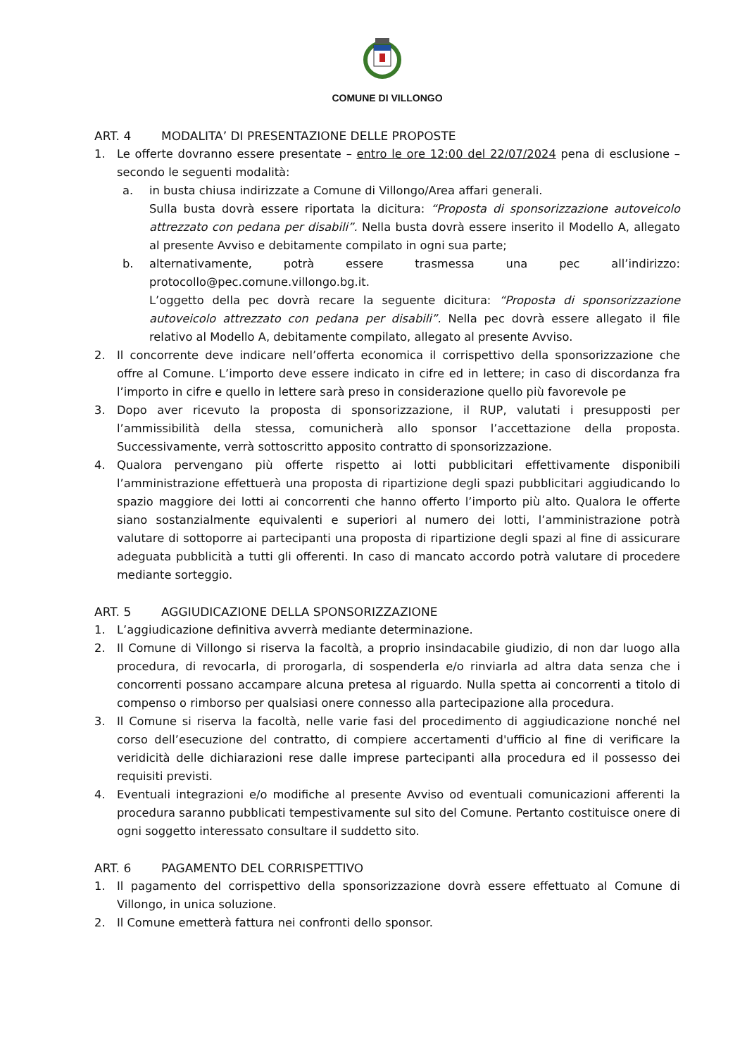COMUNE DI VILLONGO
ART. 4 MODALITA’ DI PRESENTAZIONE DELLE PROPOSTE
1. Le offerte dovranno essere presentate – entro le ore 12:00 del 22/07/2024 pena di esclusione – secondo le seguenti modalità:
a. in busta chiusa indirizzate a Comune di Villongo/Area affari generali.
Sulla busta dovrà essere riportata la dicitura: “Proposta di sponsorizzazione autoveicolo attrezzato con pedana per disabili”. Nella busta dovrà essere inserito il Modello A, allegato al presente Avviso e debitamente compilato in ogni sua parte;
b. alternativamente, potrà essere trasmessa una pec all’indirizzo: protocollo@pec.comune.villongo.bg.it.
L’oggetto della pec dovrà recare la seguente dicitura: “Proposta di sponsorizzazione autoveicolo attrezzato con pedana per disabili”. Nella pec dovrà essere allegato il file relativo al Modello A, debitamente compilato, allegato al presente Avviso.
2. Il concorrente deve indicare nell’offerta economica il corrispettivo della sponsorizzazione che offre al Comune. L’importo deve essere indicato in cifre ed in lettere; in caso di discordanza fra l’importo in cifre e quello in lettere sarà preso in considerazione quello più favorevole pe
3. Dopo aver ricevuto la proposta di sponsorizzazione, il RUP, valutati i presupposti per l’ammissibilità della stessa, comunicherà allo sponsor l’accettazione della proposta. Successivamente, verrà sottoscritto apposito contratto di sponsorizzazione.
4. Qualora pervengano più offerte rispetto ai lotti pubblicitari effettivamente disponibili l’amministrazione effettuerà una proposta di ripartizione degli spazi pubblicitari aggiudicando lo spazio maggiore dei lotti ai concorrenti che hanno offerto l’importo più alto. Qualora le offerte siano sostanzialmente equivalenti e superiori al numero dei lotti, l’amministrazione potrà valutare di sottoporre ai partecipanti una proposta di ripartizione degli spazi al fine di assicurare adeguata pubblicità a tutti gli offerenti. In caso di mancato accordo potrà valutare di procedere mediante sorteggio.
ART. 5 AGGIUDICAZIONE DELLA SPONSORIZZAZIONE
1. L’aggiudicazione definitiva avverrà mediante determinazione.
2. Il Comune di Villongo si riserva la facoltà, a proprio insindacabile giudizio, di non dar luogo alla procedura, di revocarla, di prorogarla, di sospenderla e/o rinviarla ad altra data senza che i concorrenti possano accampare alcuna pretesa al riguardo. Nulla spetta ai concorrenti a titolo di compenso o rimborso per qualsiasi onere connesso alla partecipazione alla procedura.
3. Il Comune si riserva la facoltà, nelle varie fasi del procedimento di aggiudicazione nonché nel corso dell’esecuzione del contratto, di compiere accertamenti d'ufficio al fine di verificare la veridicità delle dichiarazioni rese dalle imprese partecipanti alla procedura ed il possesso dei requisiti previsti.
4. Eventuali integrazioni e/o modifiche al presente Avviso od eventuali comunicazioni afferenti la procedura saranno pubblicati tempestivamente sul sito del Comune. Pertanto costituisce onere di ogni soggetto interessato consultare il suddetto sito.
ART. 6 PAGAMENTO DEL CORRISPETTIVO
1. Il pagamento del corrispettivo della sponsorizzazione dovrà essere effettuato al Comune di Villongo, in unica soluzione.
2. Il Comune emetterà fattura nei confronti dello sponsor.